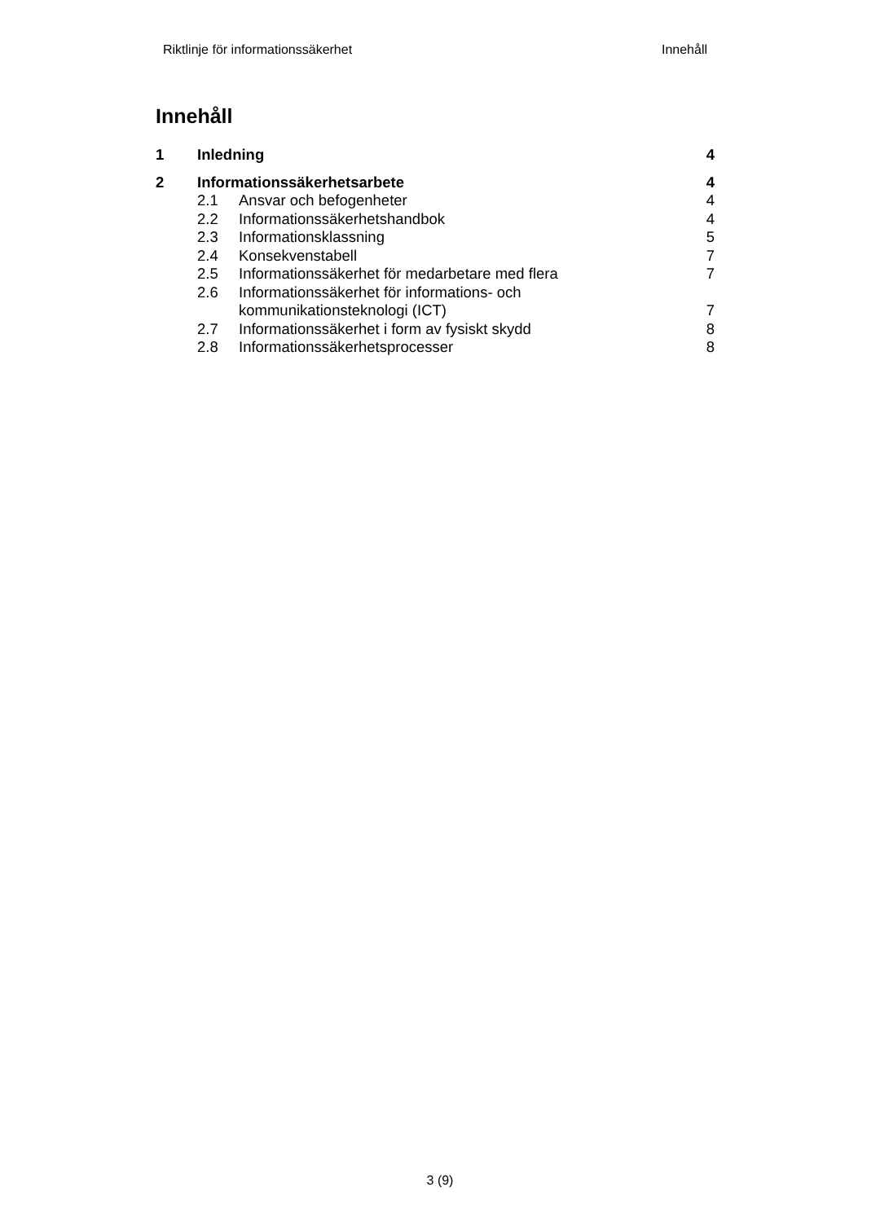Riktlinje för informationssäkerhet Innehåll
Innehåll
1 Inledning 4
2 Informationssäkerhetsarbete 4
2.1 Ansvar och befogenheter 4
2.2 Informationssäkerhetshandbok 4
2.3 Informationsklassning 5
2.4 Konsekvenstabell 7
2.5 Informationssäkerhet för medarbetare med flera 7
2.6 Informationssäkerhet för informations- och
kommunikationsteknologi (ICT)
7
2.7 Informationssäkerhet i form av fysiskt skydd 8
2.8 Informationssäkerhetsprocesser 8
3 (9)